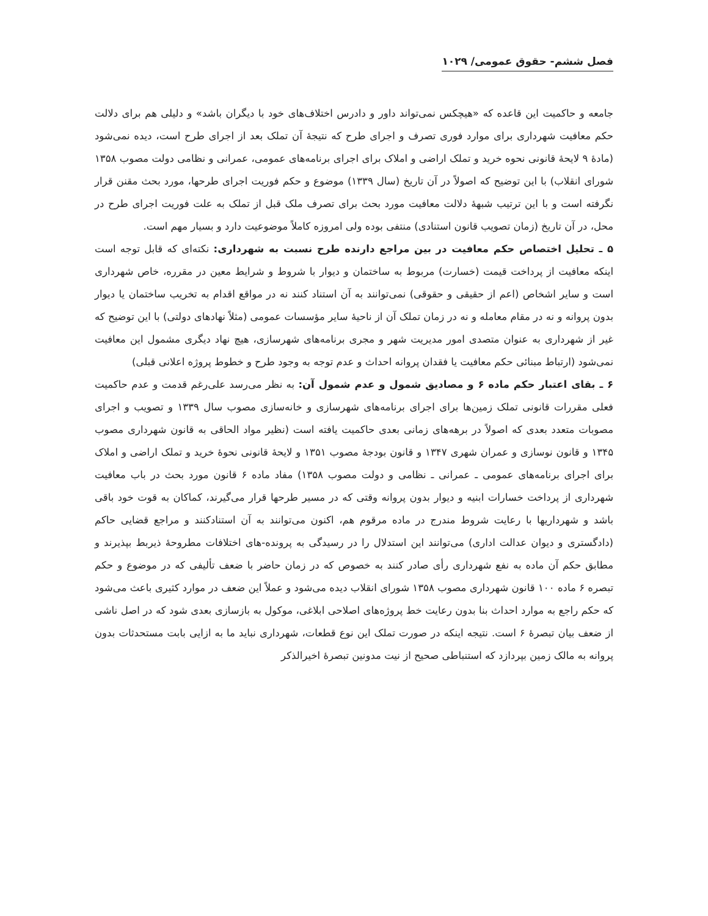فصل ششم- حقوق عمومی/ ۱۰۲۹
جامعه و حاکمیت این قاعده که «هیچکس نمی‌تواند داور و دادرس اختلاف‌های خود با دیگران باشد» و دلیلی هم برای دلالت حکم معافیت شهرداری برای موارد فوری تصرف و اجرای طرح که نتیجهٔ آن تملک بعد از اجرای طرح است، دیده نمی‌شود (مادهٔ ۹ لایحهٔ قانونی نحوه خرید و تملک اراضی و املاک برای اجرای برنامه‌های عمومی، عمرانی و نظامی دولت مصوب ۱۳۵۸ شورای انقلاب) با این توضیح که اصولاً در آن تاریخ (سال ۱۳۳۹) موضوع و حکم فوریت اجرای طرحها، مورد بحث مقنن قرار نگرفته است و با این ترتیب شبههٔ دلالت معافیت مورد بحث برای تصرف ملک قبل از تملک به علت فوریت اجرای طرح در محل، در آن تاریخ (زمان تصویب قانون استنادی) منتفی بوده ولی امروزه کاملاً موضوعیت دارد و بسیار مهم است.
۵ ـ تحلیل اختصاص حکم معافیت در بین مراجع دارنده طرح نسبت به شهرداری: نکته‌ای که قابل توجه است اینکه معافیت از پرداخت قیمت (خسارت) مربوط به ساختمان و دیوار با شروط و شرایط معین در مقرره، خاص شهرداری است و سایر اشخاص (اعم از حقیقی و حقوقی) نمی‌توانند به آن استناد کنند نه در مواقع اقدام به تخریب ساختمان یا دیوار بدون پروانه و نه در مقام معامله و نه در زمان تملک آن از ناحیهٔ سایر مؤسسات عمومی (مثلاً نهادهای دولتی) با این توضیح که غیر از شهرداری به عنوان متصدی امور مدیریت شهر و مجری برنامه‌های شهرسازی، هیچ نهاد دیگری مشمول این معافیت نمی‌شود (ارتباط مبنائی حکم معافیت یا فقدان پروانه احداث و عدم توجه به وجود طرح و خطوط پروژه اعلانی قبلی)
۶ ـ بقای اعتبار حکم ماده ۶ و مصادیق شمول و عدم شمول آن: به نظر می‌رسد علی‌رغم قدمت و عدم حاکمیت فعلی مقررات قانونی تملک زمین‌ها برای اجرای برنامه‌های شهرسازی و خانه‌سازی مصوب سال ۱۳۳۹ و تصویب و اجرای مصوبات متعدد بعدی که اصولاً در برهه‌های زمانی بعدی حاکمیت یافته است (نظیر مواد الحاقی به قانون شهرداری مصوب ۱۳۴۵ و قانون نوسازی و عمران شهری ۱۳۴۷ و قانون بودجهٔ مصوب ۱۳۵۱ و لایحهٔ قانونی نحوهٔ خرید و تملک اراضی و املاک برای اجرای برنامه‌های عمومی ـ عمرانی ـ نظامی و دولت مصوب ۱۳۵۸) مفاد ماده ۶ قانون مورد بحث در باب معافیت شهرداری از پرداخت خسارات ابنیه و دیوار بدون پروانه وقتی که در مسیر طرحها قرار می‌گیرند، کماکان به قوت خود باقی باشد و شهرداریها با رعایت شروط مندرج در ماده مرقوم هم، اکنون می‌توانند به آن استنادکنند و مراجع قضایی حاکم (دادگستری و دیوان عدالت اداری) می‌توانند این استدلال را در رسیدگی به پرونده-های اختلافات مطروحهٔ ذیربط بپذیرند و مطابق حکم آن ماده به نفع شهرداری رأی صادر کنند به خصوص که در زمان حاضر با ضعف تألیفی که در موضوع و حکم تبصره ۶ ماده ۱۰۰ قانون شهرداری مصوب ۱۳۵۸ شورای انقلاب دیده می‌شود و عملاً این ضعف در موارد کثیری باعث می‌شود که حکم راجع به موارد احداث بنا بدون رعایت خط پروژه‌های اصلاحی ابلاغی، موکول به بازسازی بعدی شود که در اصل ناشی از ضعف بیان تبصرهٔ ۶ است. نتیجه اینکه در صورت تملک این نوع قطعات، شهرداری نباید ما به ازایی بابت مستحدثات بدون پروانه به مالک زمین بپردازد که استنباطی صحیح از نیت مدونین تبصرهٔ اخیرالذکر